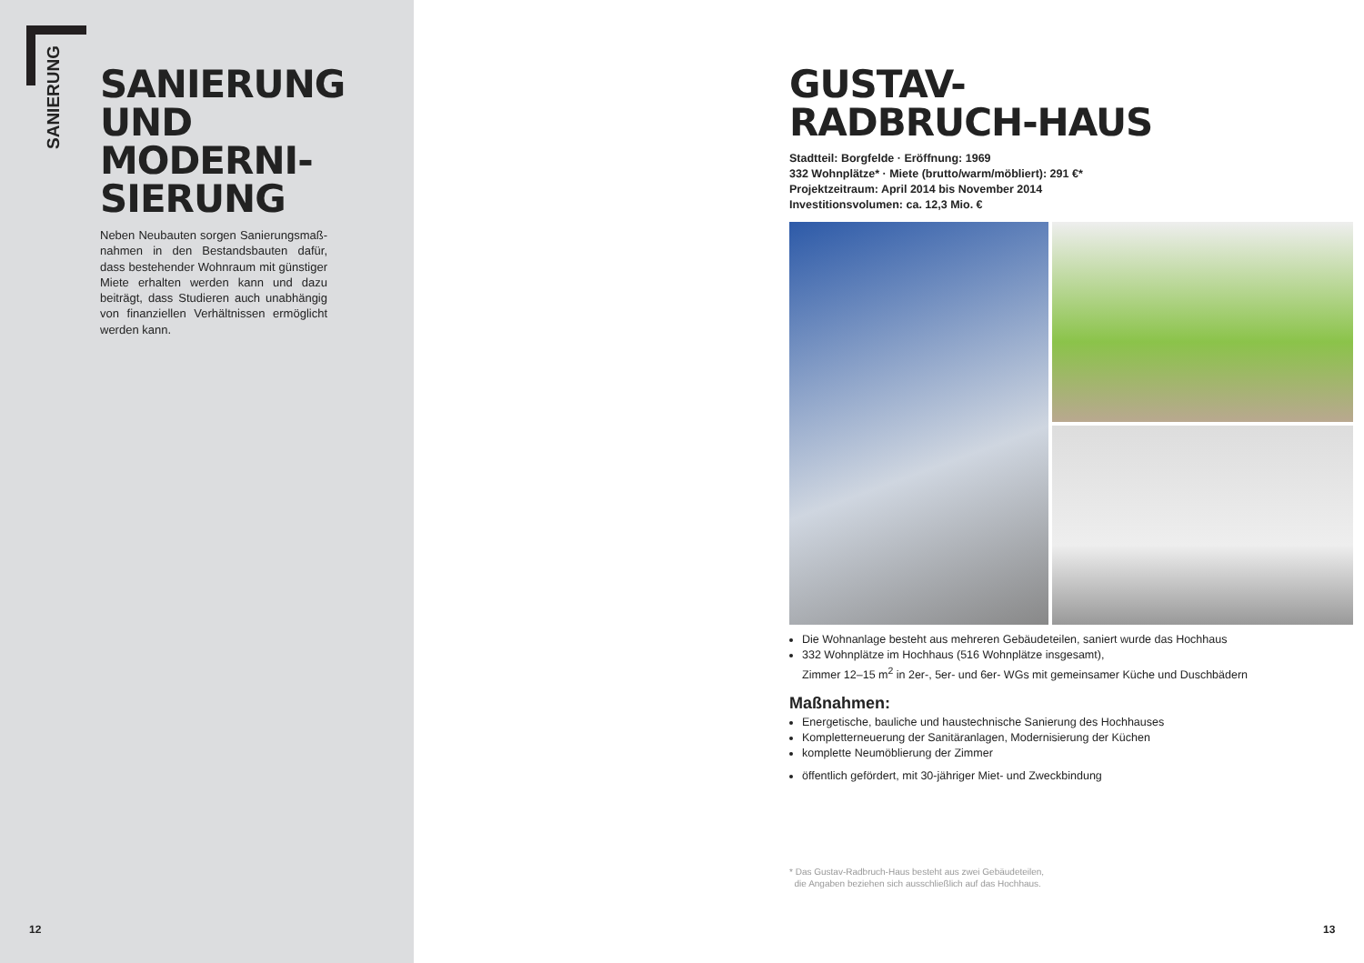SANIERUNG
SANIERUNG UND MODERNI-SIERUNG
Neben Neubauten sorgen Sanierungsmaß-nahmen in den Bestandsbauten dafür, dass bestehender Wohnraum mit günstiger Miete erhalten werden kann und dazu beiträgt, dass Studieren auch unabhängig von finanziellen Verhältnissen ermöglicht werden kann.
12
GUSTAV-
RADBRUCH-HAUS
Stadtteil: Borgfelde · Eröffnung: 1969
332 Wohnplätze* · Miete (brutto/warm/möbliert): 291 €*
Projektzeitraum: April 2014 bis November 2014
Investitionsvolumen: ca. 12,3 Mio. €
Die Wohnanlage besteht aus mehreren Gebäudeteilen, saniert wurde das Hochhaus
332 Wohnplätze im Hochhaus (516 Wohnplätze insgesamt),
Zimmer 12–15 m<sup>2</sup> in 2er-, 5er- und 6er- WGs mit gemeinsamer Küche und Duschbädern
Maßnahmen:
Energetische, bauliche und haustechnische Sanierung des Hochhauses
Kompletterneuerung der Sanitäranlagen, Modernisierung der Küchen
komplette Neumöblierung der Zimmer
öffentlich gefördert, mit 30-jähriger Miet- und Zweckbindung
* Das Gustav-Radbruch-Haus besteht aus zwei Gebäudeteilen,
die Angaben beziehen sich ausschließlich auf das Hochhaus.
13